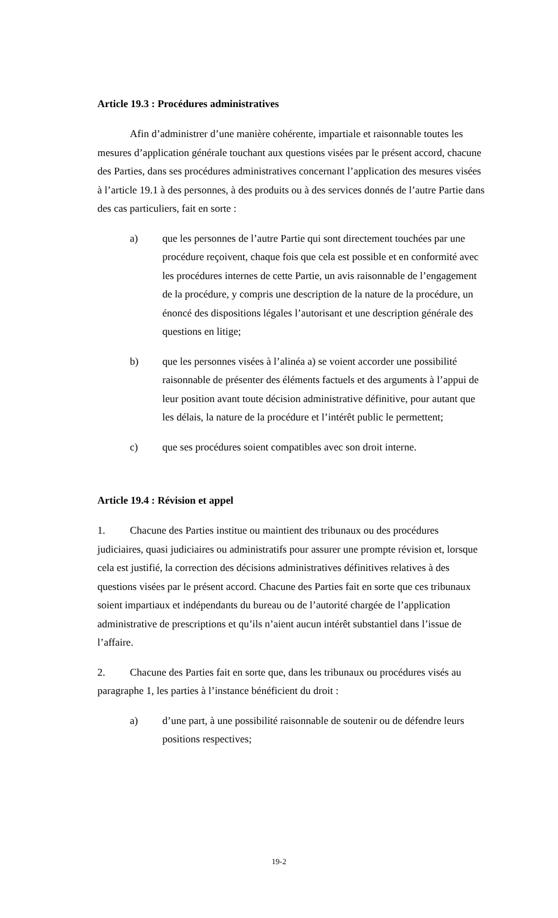Article 19.3 : Procédures administratives
Afin d’administrer d’une manière cohérente, impartiale et raisonnable toutes les mesures d’application générale touchant aux questions visées par le présent accord, chacune des Parties, dans ses procédures administratives concernant l’application des mesures visées à l’article 19.1 à des personnes, à des produits ou à des services donnés de l’autre Partie dans des cas particuliers, fait en sorte :
a) que les personnes de l’autre Partie qui sont directement touchées par une procédure reçoivent, chaque fois que cela est possible et en conformité avec les procédures internes de cette Partie, un avis raisonnable de l’engagement de la procédure, y compris une description de la nature de la procédure, un énoncé des dispositions légales l’autorisant et une description générale des questions en litige;
b) que les personnes visées à l’alinéa a) se voient accorder une possibilité raisonnable de présenter des éléments factuels et des arguments à l’appui de leur position avant toute décision administrative définitive, pour autant que les délais, la nature de la procédure et l’intérêt public le permettent;
c) que ses procédures soient compatibles avec son droit interne.
Article 19.4 : Révision et appel
1. Chacune des Parties institue ou maintient des tribunaux ou des procédures judiciaires, quasi judiciaires ou administratifs pour assurer une prompte révision et, lorsque cela est justifié, la correction des décisions administratives définitives relatives à des questions visées par le présent accord. Chacune des Parties fait en sorte que ces tribunaux soient impartiaux et indépendants du bureau ou de l’autorité chargée de l’application administrative de prescriptions et qu’ils n’aient aucun intérêt substantiel dans l’issue de l’affaire.
2. Chacune des Parties fait en sorte que, dans les tribunaux ou procédures visés au paragraphe 1, les parties à l’instance bénéficient du droit :
a) d’une part, à une possibilité raisonnable de soutenir ou de défendre leurs positions respectives;
19-2